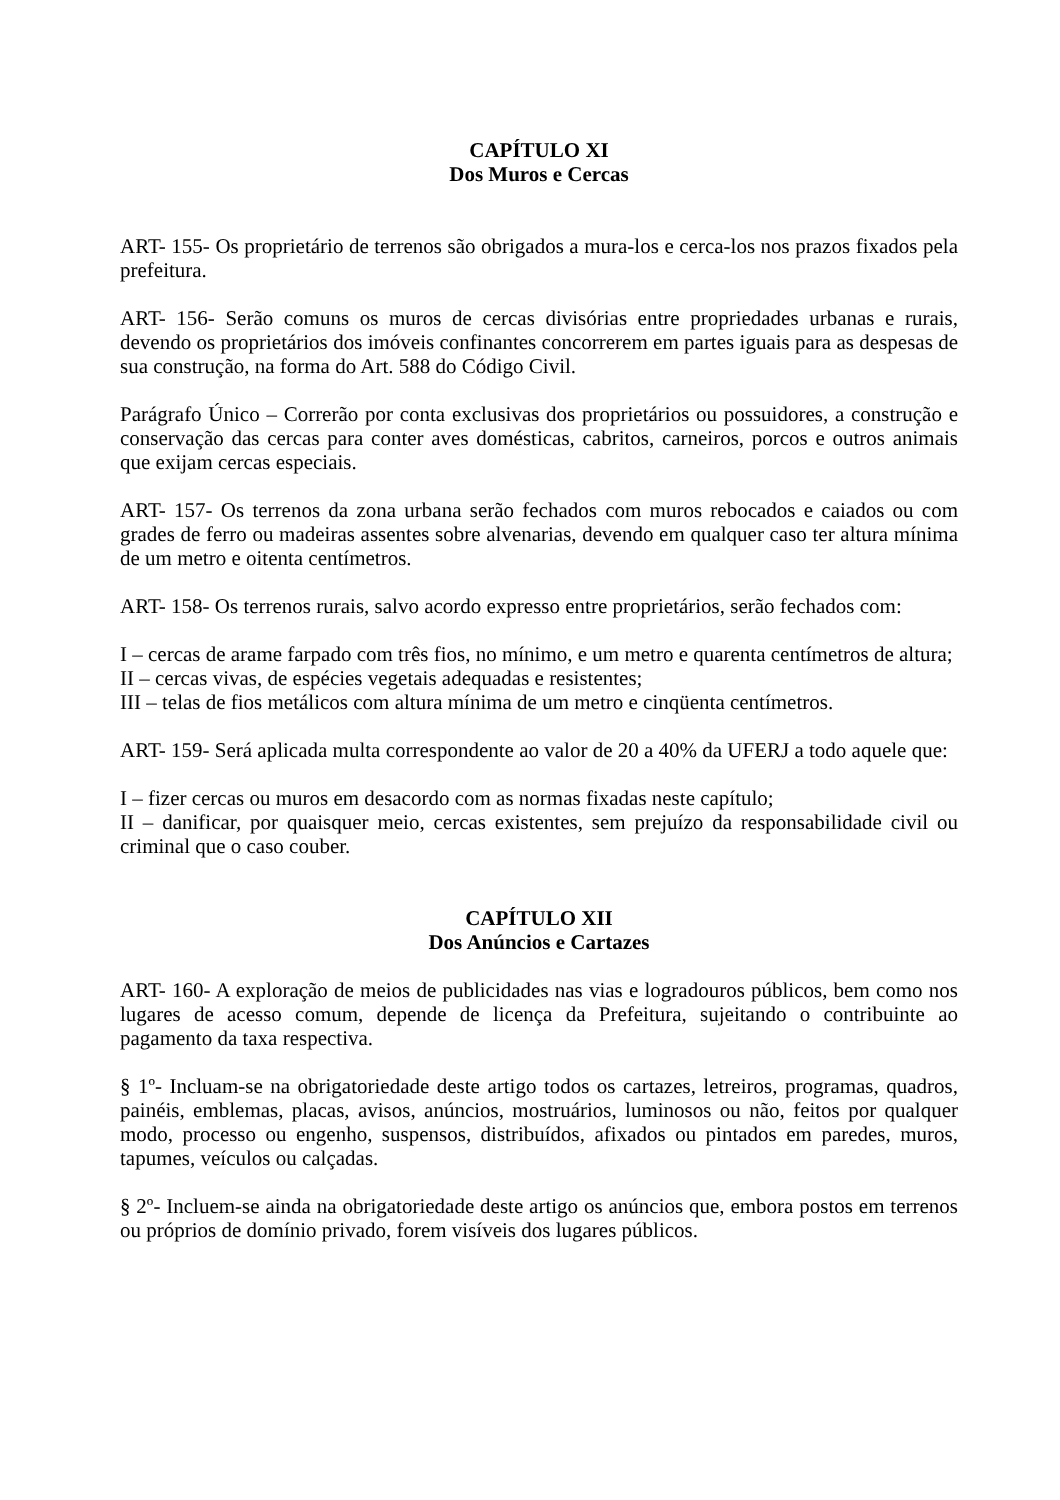CAPÍTULO XI
Dos Muros e Cercas
ART- 155- Os proprietário de terrenos são obrigados a mura-los e cerca-los nos prazos fixados pela prefeitura.
ART- 156- Serão comuns os muros de cercas divisórias entre propriedades urbanas e rurais, devendo os proprietários dos imóveis confinantes concorrerem em partes iguais para as despesas de sua construção, na forma do Art. 588 do Código Civil.
Parágrafo Único – Correrão por conta exclusivas dos proprietários ou possuidores, a construção e conservação das cercas para conter aves domésticas, cabritos, carneiros, porcos e outros animais que exijam cercas especiais.
ART- 157- Os terrenos da zona urbana serão fechados com muros rebocados e caiados ou com grades de ferro ou madeiras assentes sobre alvenarias, devendo em qualquer caso ter altura mínima de um metro e oitenta centímetros.
ART- 158- Os terrenos rurais, salvo acordo expresso entre proprietários, serão fechados com:
I – cercas de arame farpado com três fios, no mínimo, e um metro e quarenta centímetros de altura;
II – cercas vivas, de espécies vegetais adequadas e resistentes;
III – telas de fios metálicos com altura mínima de um metro e cinqüenta centímetros.
ART- 159- Será aplicada multa correspondente ao valor de 20 a 40% da UFERJ a todo aquele que:
I – fizer cercas ou muros em desacordo com as normas fixadas neste capítulo;
II – danificar, por quaisquer meio, cercas existentes, sem prejuízo da responsabilidade civil ou criminal que o caso couber.
CAPÍTULO XII
Dos Anúncios e Cartazes
ART- 160- A exploração de meios de publicidades nas vias e logradouros públicos, bem como nos lugares de acesso comum, depende de licença da Prefeitura, sujeitando o contribuinte ao pagamento da taxa respectiva.
§ 1º- Incluam-se na obrigatoriedade deste artigo todos os cartazes, letreiros, programas, quadros, painéis, emblemas, placas, avisos, anúncios, mostruários, luminosos ou não, feitos por qualquer modo, processo ou engenho, suspensos, distribuídos, afixados ou pintados em paredes, muros, tapumes, veículos ou calçadas.
§ 2º- Incluem-se ainda na obrigatoriedade deste artigo os anúncios que, embora postos em terrenos ou próprios de domínio privado, forem visíveis dos lugares públicos.